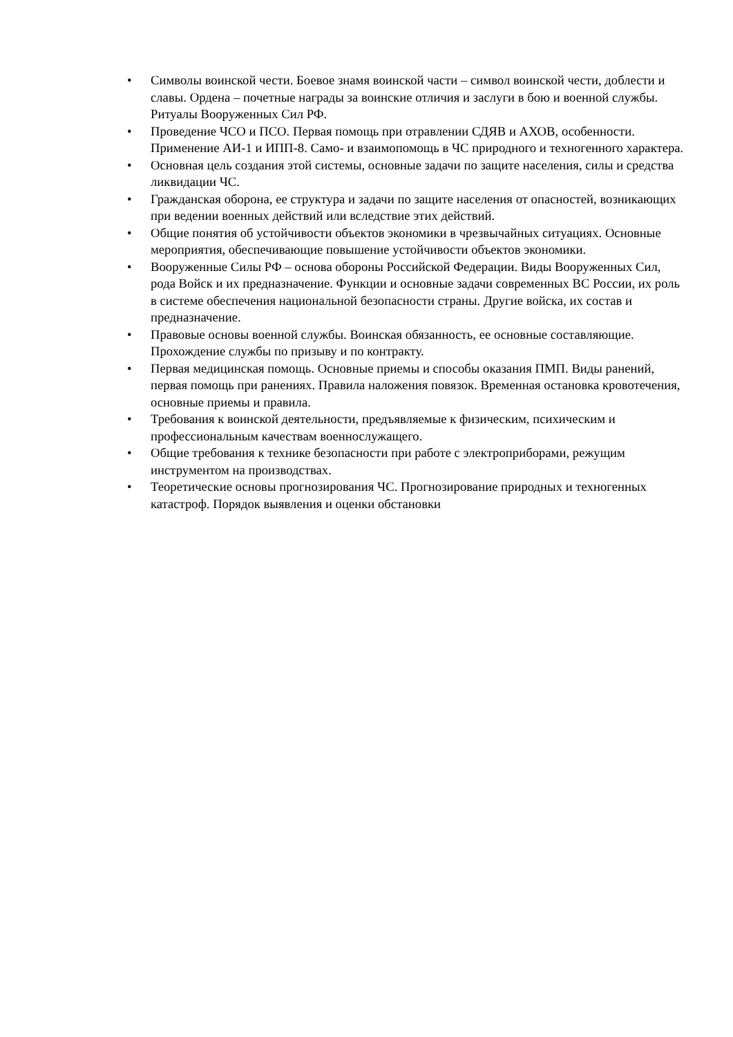• Символы воинской чести. Боевое знамя воинской части – символ воинской чести, доблести и славы. Ордена – почетные награды за воинские отличия и заслуги в бою и военной службы. Ритуалы Вооруженных Сил РФ.
• Проведение ЧСО и ПСО. Первая помощь при отравлении СДЯВ и АХОВ, особенности. Применение АИ-1 и ИПП-8. Само- и взаимопомощь в ЧС природного и техногенного характера.
• Основная цель создания этой системы, основные задачи по защите населения, силы и средства ликвидации ЧС.
• Гражданская оборона, ее структура и задачи по защите населения от опасностей, возникающих при ведении военных действий или вследствие этих действий.
• Общие понятия об устойчивости объектов экономики в чрезвычайных ситуациях. Основные мероприятия, обеспечивающие повышение устойчивости объектов экономики.
• Вооруженные Силы РФ – основа обороны Российской Федерации. Виды Вооруженных Сил, рода Войск и их предназначение. Функции и основные задачи современных ВС России, их роль в системе обеспечения национальной безопасности страны. Другие войска, их состав и предназначение.
• Правовые основы военной службы. Воинская обязанность, ее основные составляющие. Прохождение службы по призыву и по контракту.
• Первая медицинская помощь. Основные приемы и способы оказания ПМП. Виды ранений, первая помощь при ранениях. Правила наложения повязок. Временная остановка кровотечения, основные приемы и правила.
• Требования к воинской деятельности, предъявляемые к физическим, психическим и профессиональным качествам военнослужащего.
• Общие требования к технике безопасности при работе с электроприборами, режущим инструментом на производствах.
• Теоретические основы прогнозирования ЧС. Прогнозирование природных и техногенных катастроф. Порядок выявления и оценки обстановки